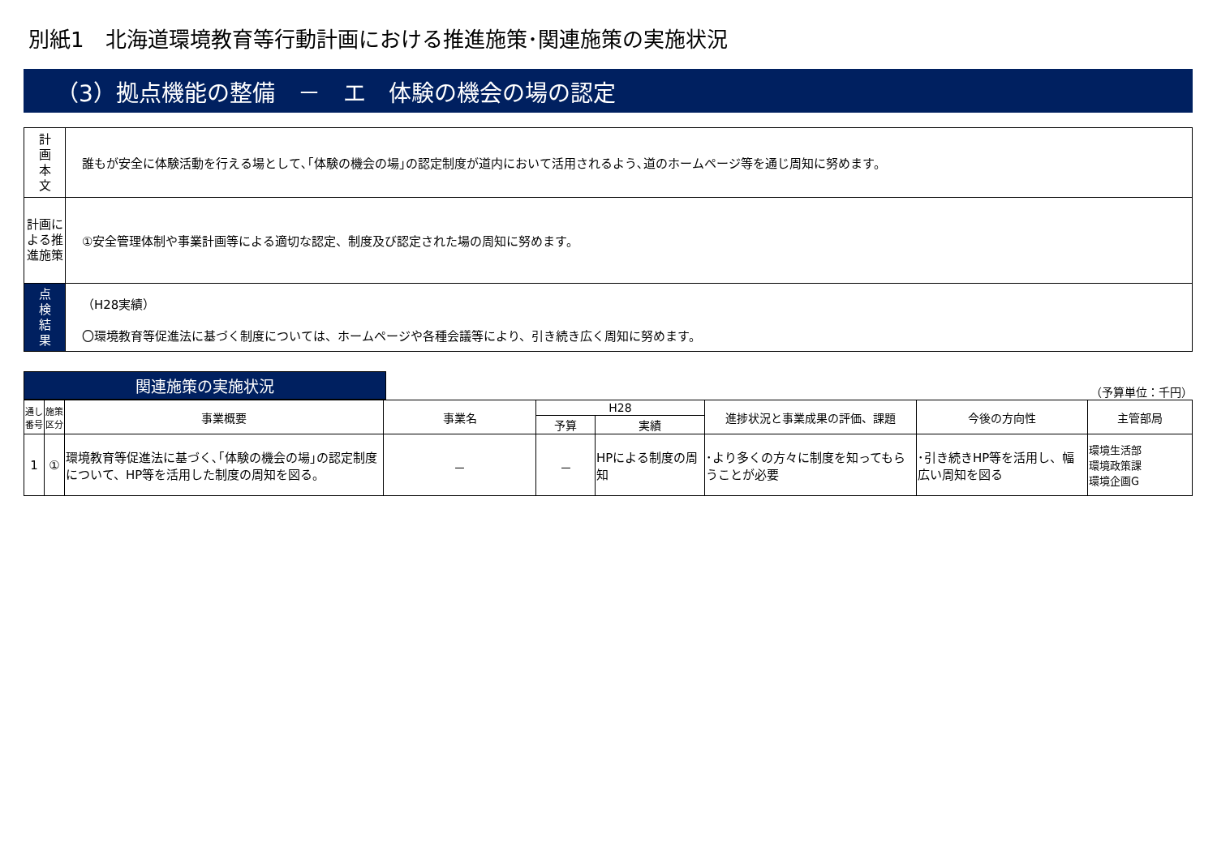別紙1　北海道環境教育等行動計画における推進施策･関連施策の実施状況
（3）拠点機能の整備　－　エ　体験の機会の場の認定
| 計 画 本 文 | 誰もが安全に体験活動を行える場として､｢体験の機会の場｣の認定制度が道内において活用されるよう､道のホームページ等を通じ周知に努めます。 |
| 計画による推進施策 | ①安全管理体制や事業計画等による適切な認定、制度及び認定された場の周知に努めます。 |
| 点 検 結 果 | （H28実績） 〇環境教育等促進法に基づく制度については、ホームページや各種会議等により、引き続き広く周知に努めます。 |
関連施策の実施状況
（予算単位：千円）
| 通し番号 | 施策区分 | 事業概要 | 事業名 | H28 | | 進捗状況と事業成果の評価、課題 | 今後の方向性 | 主管部局 |
| --- | --- | --- | --- | --- | --- | --- | --- | --- |
| | | | | 予算 | 実績 | | | |
| 1 | ① | 環境教育等促進法に基づく､｢体験の機会の場｣の認定制度について、HP等を活用した制度の周知を図る。 | － | － | HPによる制度の周知 | ･より多くの方々に制度を知ってもらうことが必要 | ･引き続きHP等を活用し、幅広い周知を図る | 環境生活部 環境政策課 環境企画G |